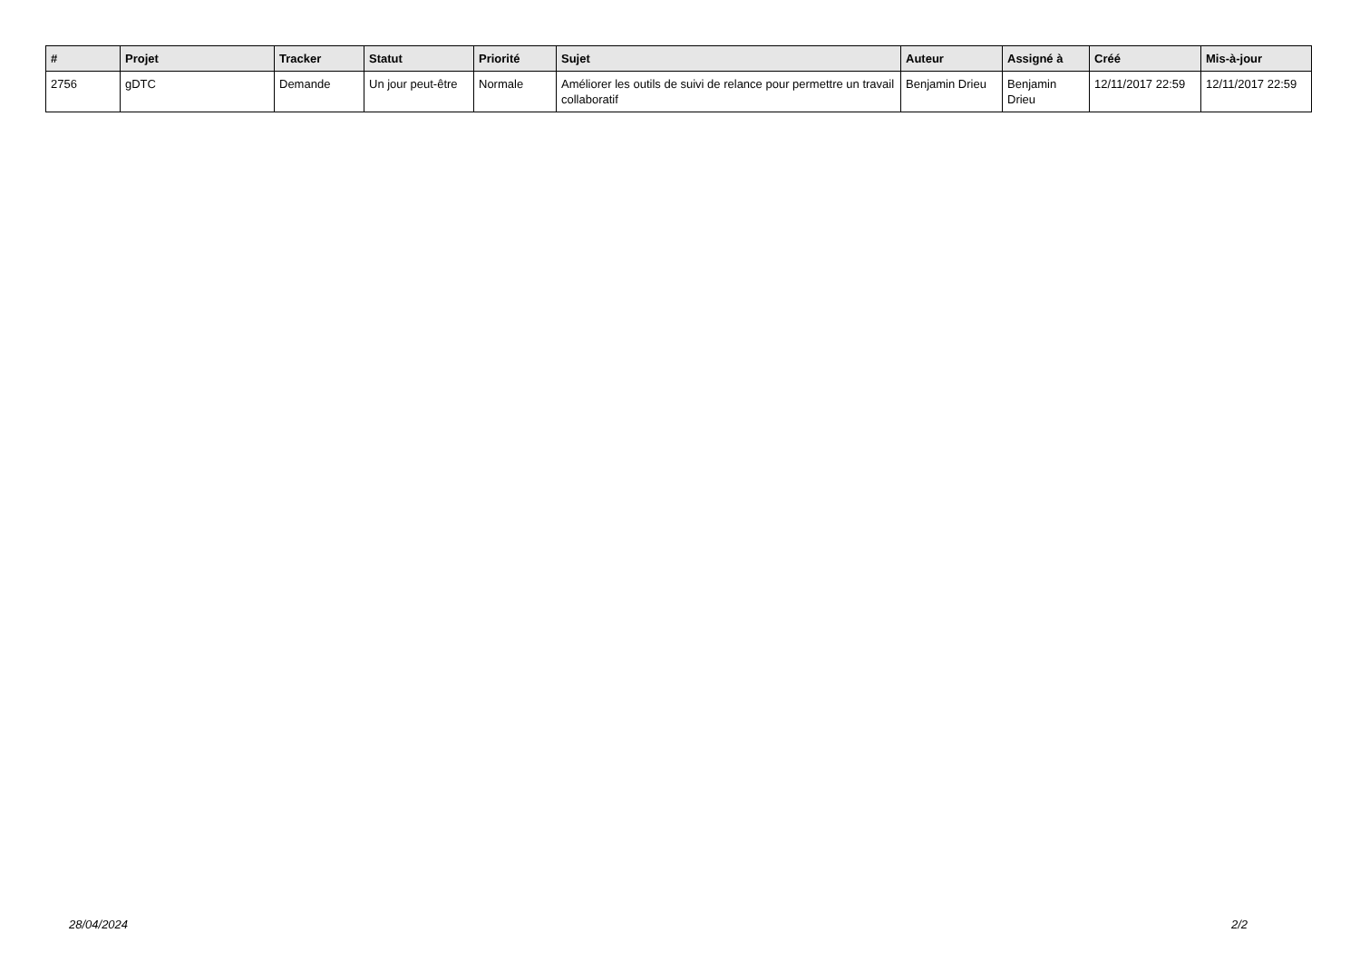| # | Projet | Tracker | Statut | Priorité | Sujet | Auteur | Assigné à | Créé | Mis-à-jour |
| --- | --- | --- | --- | --- | --- | --- | --- | --- | --- |
| 2756 | gDTC | Demande | Un jour peut-être | Normale | Améliorer les outils de suivi de relance pour permettre un travail collaboratif | Benjamin Drieu | Benjamin Drieu | 12/11/2017 22:59 | 12/11/2017 22:59 |
28/04/2024 2/2